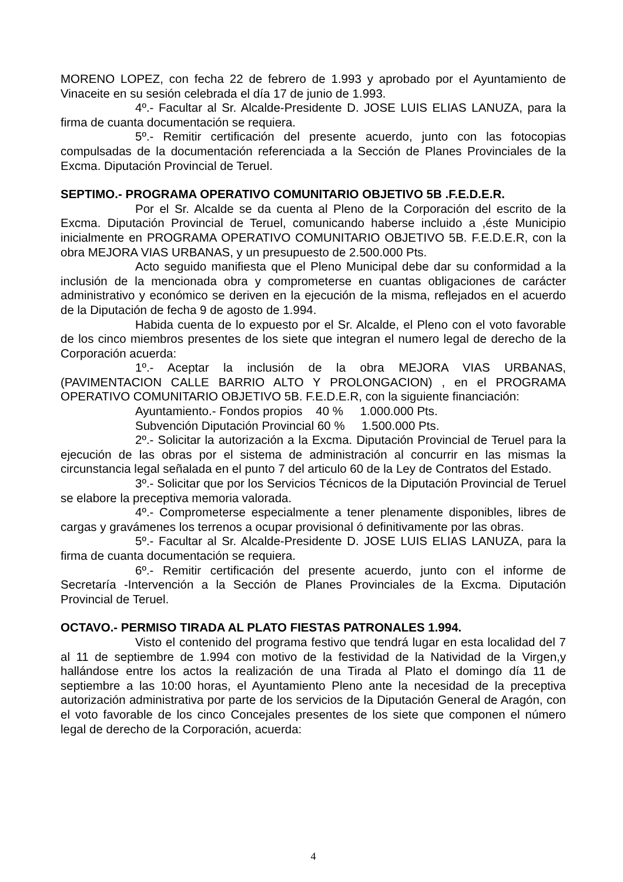MORENO LOPEZ, con fecha 22 de febrero de 1.993 y aprobado por el Ayuntamiento de Vinaceite en su sesión celebrada el día 17 de junio de 1.993.
4º.- Facultar al Sr. Alcalde-Presidente D. JOSE LUIS ELIAS LANUZA, para la firma de cuanta documentación se requiera.
5º.- Remitir certificación del presente acuerdo, junto con las fotocopias compulsadas de la documentación referenciada a la Sección de Planes Provinciales de la Excma. Diputación Provincial de Teruel.
SEPTIMO.- PROGRAMA OPERATIVO COMUNITARIO OBJETIVO 5B .F.E.D.E.R.
Por el Sr. Alcalde se da cuenta al Pleno de la Corporación del escrito de la Excma. Diputación Provincial de Teruel, comunicando haberse incluido a ,éste Municipio inicialmente en PROGRAMA OPERATIVO COMUNITARIO OBJETIVO 5B. F.E.D.E.R, con la obra MEJORA VIAS URBANAS, y un presupuesto de 2.500.000 Pts.
Acto seguido manifiesta que el Pleno Municipal debe dar su conformidad a la inclusión de la mencionada obra y comprometerse en cuantas obligaciones de carácter administrativo y económico se deriven en la ejecución de la misma, reflejados en el acuerdo de la Diputación de fecha 9 de agosto de 1.994.
Habida cuenta de lo expuesto por el Sr. Alcalde, el Pleno con el voto favorable de los cinco miembros presentes de los siete que integran el numero legal de derecho de la Corporación acuerda:
1º.- Aceptar la inclusión de la obra MEJORA VIAS URBANAS,(PAVIMENTACION CALLE BARRIO ALTO Y PROLONGACION) , en el PROGRAMA OPERATIVO COMUNITARIO OBJETIVO 5B. F.E.D.E.R, con la siguiente financiación:
Ayuntamiento.- Fondos propios 40 % 1.000.000 Pts.
Subvención Diputación Provincial 60 % 1.500.000 Pts.
2º.- Solicitar la autorización a la Excma. Diputación Provincial de Teruel para la ejecución de las obras por el sistema de administración al concurrir en las mismas la circunstancia legal señalada en el punto 7 del articulo 60 de la Ley de Contratos del Estado.
3º.- Solicitar que por los Servicios Técnicos de la Diputación Provincial de Teruel se elabore la preceptiva memoria valorada.
4º.- Comprometerse especialmente a tener plenamente disponibles, libres de cargas y gravámenes los terrenos a ocupar provisional ó definitivamente por las obras.
5º.- Facultar al Sr. Alcalde-Presidente D. JOSE LUIS ELIAS LANUZA, para la firma de cuanta documentación se requiera.
6º.- Remitir certificación del presente acuerdo, junto con el informe de Secretaría -Intervención a la Sección de Planes Provinciales de la Excma. Diputación Provincial de Teruel.
OCTAVO.- PERMISO TIRADA AL PLATO FIESTAS PATRONALES 1.994.
Visto el contenido del programa festivo que tendrá lugar en esta localidad del 7 al 11 de septiembre de 1.994 con motivo de la festividad de la Natividad de la Virgen,y hallándose entre los actos la realización de una Tirada al Plato el domingo día 11 de septiembre a las 10:00 horas, el Ayuntamiento Pleno ante la necesidad de la preceptiva autorización administrativa por parte de los servicios de la Diputación General de Aragón, con el voto favorable de los cinco Concejales presentes de los siete que componen el número legal de derecho de la Corporación, acuerda:
4